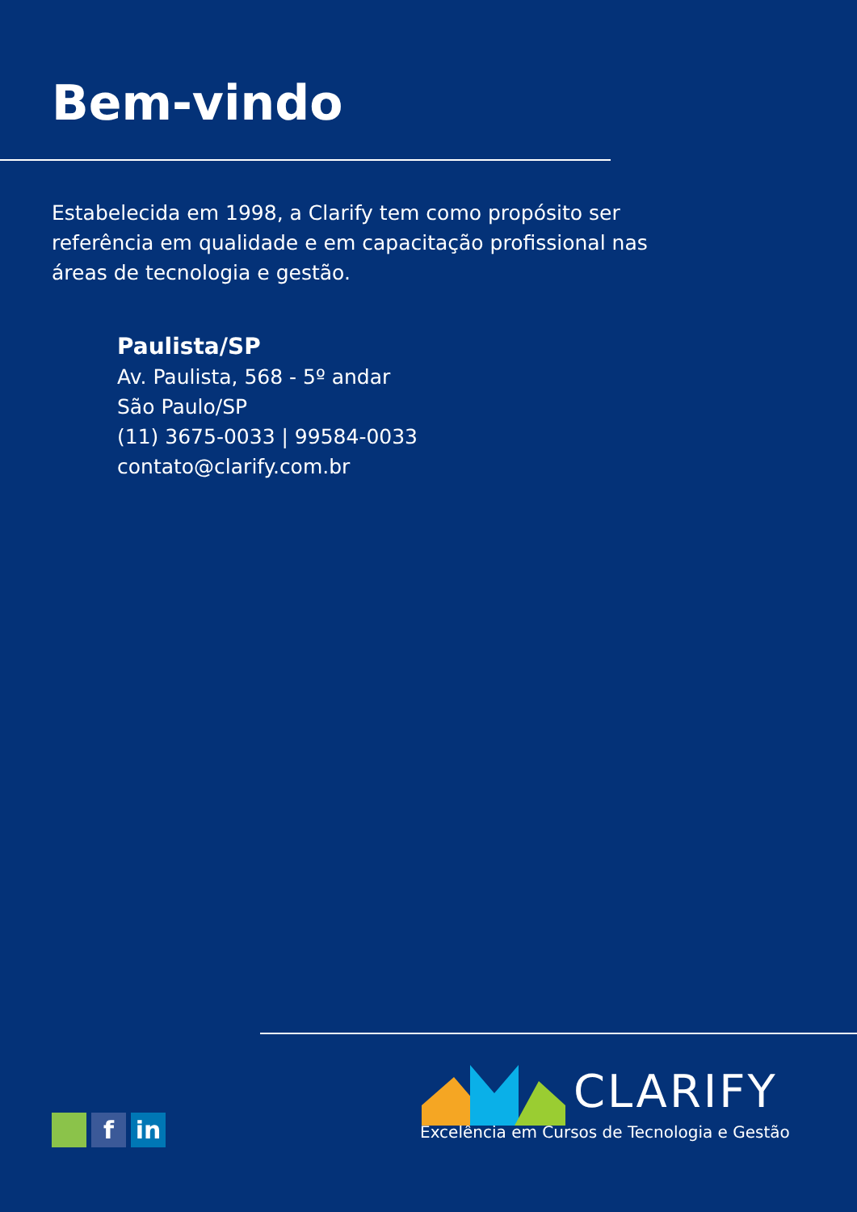Bem-vindo
Estabelecida em 1998, a Clarify tem como propósito ser referência em qualidade e em capacitação profissional nas áreas de tecnologia e gestão.
Paulista/SP
Av. Paulista, 568 - 5º andar
São Paulo/SP
(11) 3675-0033 | 99584-0033
contato@clarify.com.br
f in
CLARIFY
Excelência em Cursos de Tecnologia e Gestão